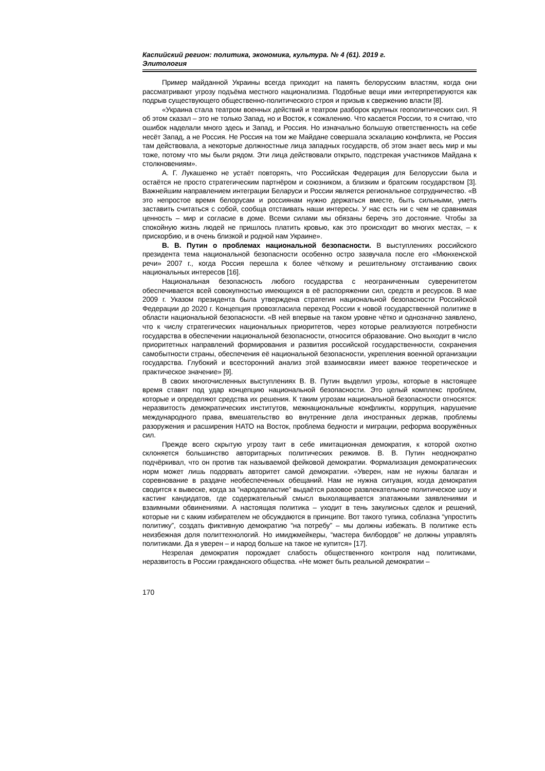Каспийский регион: политика, экономика, культура. № 4 (61). 2019 г.
Элитология
Пример майданной Украины всегда приходит на память белорусским властям, когда они рассматривают угрозу подъёма местного национализма. Подобные вещи ими интерпретируются как подрыв существующего общественно-политического строя и призыв к свержению власти [8].
«Украина стала театром военных действий и театром разборок крупных геополитических сил. Я об этом сказал – это не только Запад, но и Восток, к сожалению. Что касается России, то я считаю, что ошибок наделали много здесь и Запад, и Россия. Но изначально большую ответственность на себе несёт Запад, а не Россия. Не Россия на том же Майдане совершала эскалацию конфликта, не Россия там действовала, а некоторые должностные лица западных государств, об этом знает весь мир и мы тоже, потому что мы были рядом. Эти лица действовали открыто, подстрекая участников Майдана к столкновениям».
А. Г. Лукашенко не устаёт повторять, что Российская Федерация для Белоруссии была и остаётся не просто стратегическим партнёром и союзником, а близким и братским государством [3]. Важнейшим направлением интеграции Беларуси и России является региональное сотрудничество. «В это непростое время белорусам и россиянам нужно держаться вместе, быть сильными, уметь заставить считаться с собой, сообща отстаивать наши интересы. У нас есть ни с чем не сравнимая ценность – мир и согласие в доме. Всеми силами мы обязаны беречь это достояние. Чтобы за спокойную жизнь людей не пришлось платить кровью, как это происходит во многих местах, – к прискорбию, и в очень близкой и родной нам Украине».
В. В. Путин о проблемах национальной безопасности. В выступлениях российского президента тема национальной безопасности особенно остро зазвучала после его «Мюнхенской речи» 2007 г., когда Россия перешла к более чёткому и решительному отстаиванию своих национальных интересов [16].
Национальная безопасность любого государства с неограниченным суверенитетом обеспечивается всей совокупностью имеющихся в её распоряжении сил, средств и ресурсов. В мае 2009 г. Указом президента была утверждена стратегия национальной безопасности Российской Федерации до 2020 г. Концепция провозгласила переход России к новой государственной политике в области национальной безопасности. «В ней впервые на таком уровне чётко и однозначно заявлено, что к числу стратегических национальных приоритетов, через которые реализуются потребности государства в обеспечении национальной безопасности, относится образование. Оно выходит в число приоритетных направлений формирования и развития российской государственности, сохранения самобытности страны, обеспечения её национальной безопасности, укрепления военной организации государства. Глубокий и всесторонний анализ этой взаимосвязи имеет важное теоретическое и практическое значение» [9].
В своих многочисленных выступлениях В. В. Путин выделил угрозы, которые в настоящее время ставят под удар концепцию национальной безопасности. Это целый комплекс проблем, которые и определяют средства их решения. К таким угрозам национальной безопасности относятся: неразвитость демократических институтов, межнациональные конфликты, коррупция, нарушение международного права, вмешательство во внутренние дела иностранных держав, проблемы разоружения и расширения НАТО на Восток, проблема бедности и миграции, реформа вооружённых сил.
Прежде всего скрытую угрозу таит в себе имитационная демократия, к которой охотно склоняется большинство авторитарных политических режимов. В. В. Путин неоднократно подчёркивал, что он против так называемой фейковой демократии. Формализация демократических норм может лишь подорвать авторитет самой демократии. «Уверен, нам не нужны балаган и соревнование в раздаче необеспеченных обещаний. Нам не нужна ситуация, когда демократия сводится к вывеске, когда за “народовластие” выдаётся разовое развлекательное политическое шоу и кастинг кандидатов, где содержательный смысл выхолащивается эпатажными заявлениями и взаимными обвинениями. А настоящая политика – уходит в тень закулисных сделок и решений, которые ни с каким избирателем не обсуждаются в принципе. Вот такого тупика, соблазна “упростить политику”, создать фиктивную демократию “на потребу” – мы должны избежать. В политике есть неизбежная доля политтехнологий. Но имиджмейкеры, “мастера билбордов” не должны управлять политиками. Да я уверен – и народ больше на такое не купится» [17].
Незрелая демократия порождает слабость общественного контроля над политиками, неразвитость в России гражданского общества. «Не может быть реальной демократии –
170